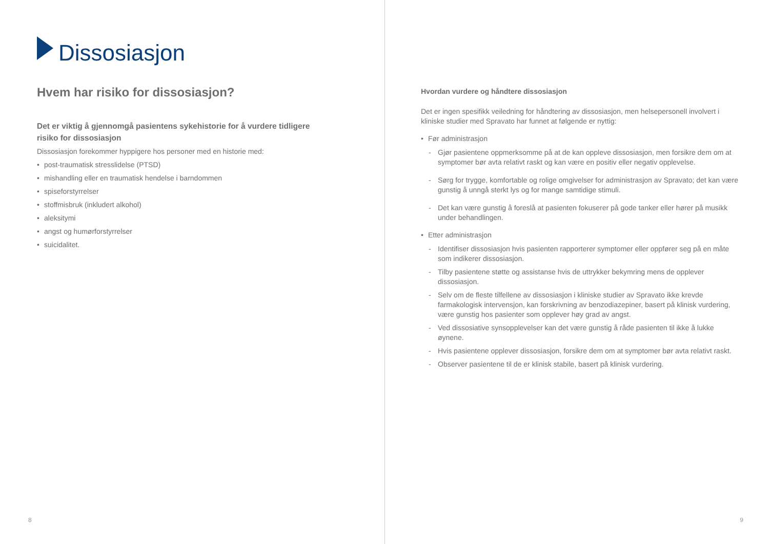Dissosiasjon
Hvem har risiko for dissosiasjon?
Det er viktig å gjennomgå pasientens sykehistorie for å vurdere tidligere risiko for dissosiasjon
Dissosiasjon forekommer hyppigere hos personer med en historie med:
• post-traumatisk stresslidelse (PTSD)
• mishandling eller en traumatisk hendelse i barndommen
• spiseforstyrrelser
• stoffmisbruk (inkludert alkohol)
• aleksitymi
• angst og humørforstyrrelser
• suicidalitet.
8
Hvordan vurdere og håndtere dissosiasjon
Det er ingen spesifikk veiledning for håndtering av dissosiasjon, men helsepersonell involvert i kliniske studier med Spravato har funnet at følgende er nyttig:
• Før administrasjon
- Gjør pasientene oppmerksomme på at de kan oppleve dissosiasjon, men forsikre dem om at symptomer bør avta relativt raskt og kan være en positiv eller negativ opplevelse.
- Sørg for trygge, komfortable og rolige omgivelser for administrasjon av Spravato; det kan være gunstig å unngå sterkt lys og for mange samtidige stimuli.
- Det kan være gunstig å foreslå at pasienten fokuserer på gode tanker eller hører på musikk under behandlingen.
• Etter administrasjon
- Identifiser dissosiasjon hvis pasienten rapporterer symptomer eller oppfører seg på en måte som indikerer dissosiasjon.
- Tilby pasientene støtte og assistanse hvis de uttrykker bekymring mens de opplever dissosiasjon.
- Selv om de fleste tilfellene av dissosiasjon i kliniske studier av Spravato ikke krevde farmakologisk intervensjon, kan forskrivning av benzodiazepiner, basert på klinisk vurdering, være gunstig hos pasienter som opplever høy grad av angst.
- Ved dissosiative synsopplevelser kan det være gunstig å råde pasienten til ikke å lukke øynene.
- Hvis pasientene opplever dissosiasjon, forsikre dem om at symptomer bør avta relativt raskt.
- Observer pasientene til de er klinisk stabile, basert på klinisk vurdering.
9